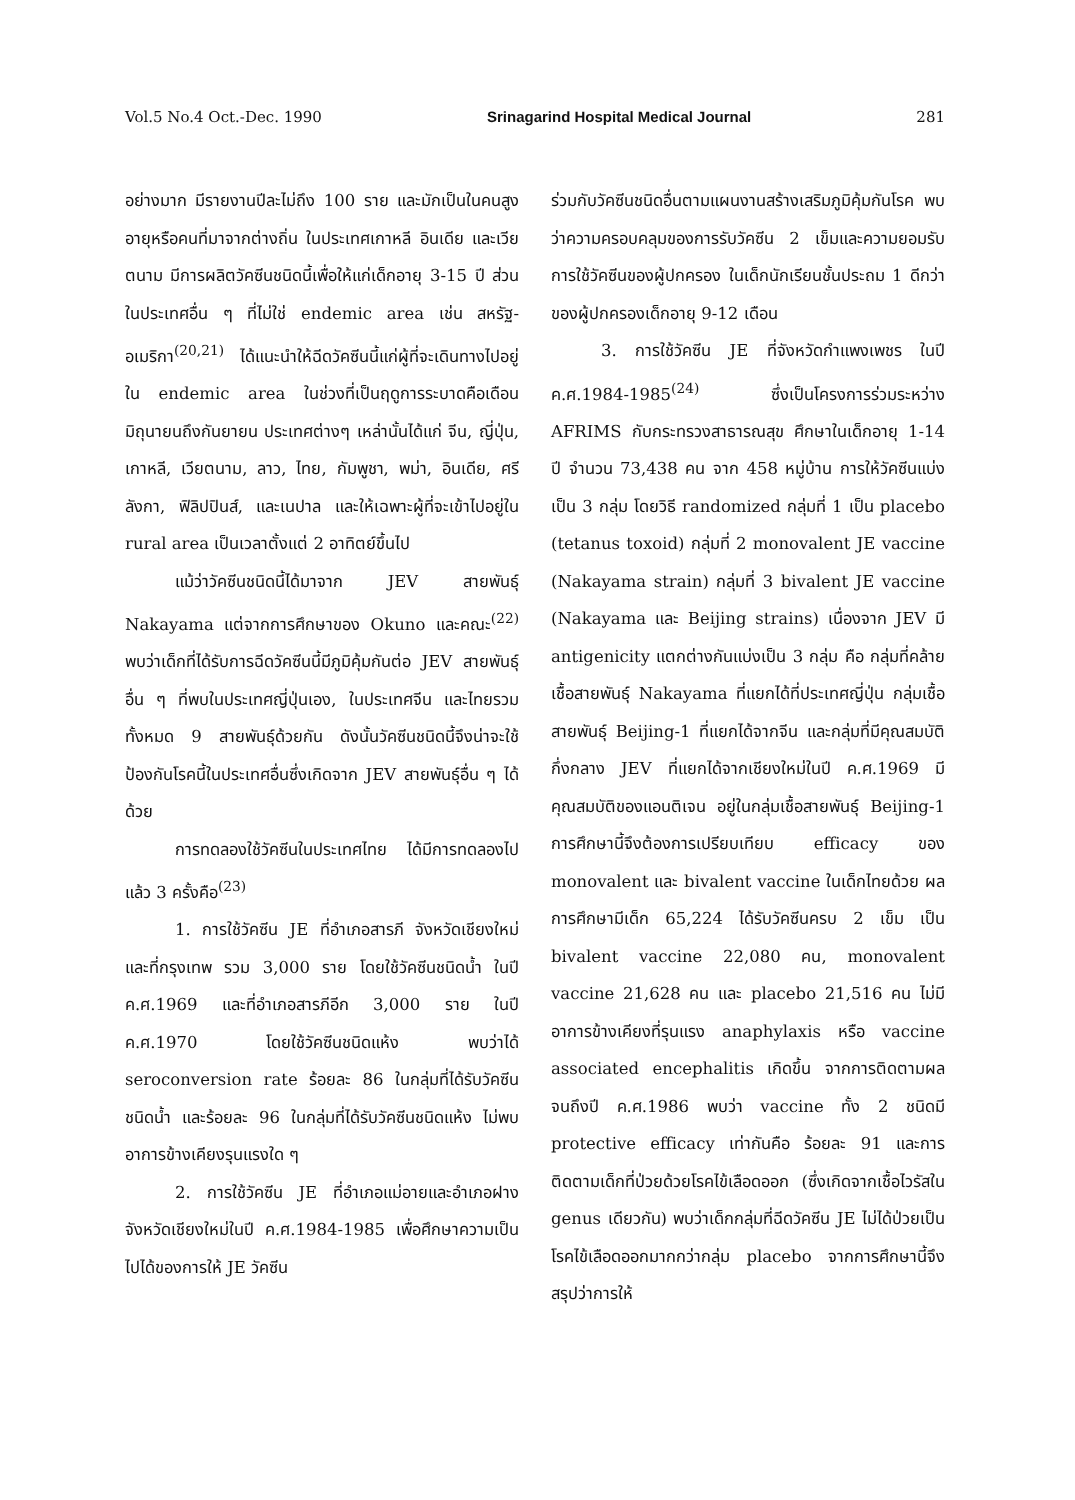Vol.5 No.4 Oct.-Dec. 1990 Srinagarind Hospital Medical Journal 281
อย่างมาก มีรายงานปีละไม่ถึง 100 ราย และมักเป็นในคนสูงอายุหรือคนที่มาจากต่างถิ่น ในประเทศเกาหลี อินเดีย และเวียตนาม มีการผลิตวัคซีนชนิดนี้เพื่อให้แก่เด็กอายุ 3-15 ปี ส่วนในประเทศอื่น ๆ ที่ไม่ใช่ endemic area เช่น สหรัฐ-อเมริกา<sup>(20,21)</sup> ได้แนะนำให้ฉีดวัคซีนนี้แก่ผู้ที่จะเดินทางไปอยู่ใน endemic area ในช่วงที่เป็นฤดูการระบาดคือเดือนมิถุนายนถึงกันยายน ประเทศต่างๆ เหล่านั้นได้แก่ จีน, ญี่ปุ่น, เกาหลี, เวียตนาม, ลาว, ไทย, กัมพูชา, พม่า, อินเดีย, ศรีลังกา, ฟิลิปปินส์, และเนปาล และให้เฉพาะผู้ที่จะเข้าไปอยู่ใน rural area เป็นเวลาตั้งแต่ 2 อาทิตย์ขึ้นไป
แม้ว่าวัคซีนชนิดนี้ได้มาจาก JEV สายพันธุ์ Nakayama แต่จากการศึกษาของ Okuno และคณะ<sup>(22)</sup> พบว่าเด็กที่ได้รับการฉีดวัคซีนนี้มีภูมิคุ้มกันต่อ JEV สายพันธุ์อื่น ๆ ที่พบในประเทศญี่ปุ่นเอง, ในประเทศจีน และไทยรวมทั้งหมด 9 สายพันธุ์ด้วยกัน ดังนั้นวัคซีนชนิดนี้จึงน่าจะใช้ป้องกันโรคนี้ในประเทศอื่นซึ่งเกิดจาก JEV สายพันธุ์อื่น ๆ ได้ด้วย
การทดลองใช้วัคซีนในประเทศไทย ได้มีการทดลองไปแล้ว 3 ครั้งคือ<sup>(23)</sup>
1. การใช้วัคซีน JE ที่อำเภอสารภี จังหวัดเชียงใหม่ และที่กรุงเทพ รวม 3,000 ราย โดยใช้วัคซีนชนิดน้ำ ในปี ค.ศ.1969 และที่อำเภอสารภีอีก 3,000 ราย ในปี ค.ศ.1970 โดยใช้วัคซีนชนิดแห้ง พบว่าได้ seroconversion rate ร้อยละ 86 ในกลุ่มที่ได้รับวัคซีนชนิดน้ำ และร้อยละ 96 ในกลุ่มที่ได้รับวัคซีนชนิดแห้ง ไม่พบอาการข้างเคียงรุนแรงใด ๆ
2. การใช้วัคซีน JE ที่อำเภอแม่อายและอำเภอฝาง จังหวัดเชียงใหม่ในปี ค.ศ.1984-1985 เพื่อศึกษาความเป็นไปได้ของการให้ JE วัคซีน
ร่วมกับวัคซีนชนิดอื่นตามแผนงานสร้างเสริมภูมิคุ้มกันโรค พบว่าความครอบคลุมของการรับวัคซีน 2 เข็มและความยอมรับการใช้วัคซีนของผู้ปกครอง ในเด็กนักเรียนชั้นประถม 1 ดีกว่าของผู้ปกครองเด็กอายุ 9-12 เดือน
3. การใช้วัคซีน JE ที่จังหวัดกำแพงเพชร ในปี ค.ศ.1984-1985<sup>(24)</sup> ซึ่งเป็นโครงการร่วมระหว่าง AFRIMS กับกระทรวงสาธารณสุข ศึกษาในเด็กอายุ 1-14 ปี จำนวน 73,438 คน จาก 458 หมู่บ้าน การให้วัคซีนแบ่งเป็น 3 กลุ่ม โดยวิธี randomized กลุ่มที่ 1 เป็น placebo (tetanus toxoid) กลุ่มที่ 2 monovalent JE vaccine (Nakayama strain) กลุ่มที่ 3 bivalent JE vaccine (Nakayama และ Beijing strains) เนื่องจาก JEV มี antigenicity แตกต่างกันแบ่งเป็น 3 กลุ่ม คือ กลุ่มที่คล้ายเชื้อสายพันธุ์ Nakayama ที่แยกได้ที่ประเทศญี่ปุ่น กลุ่มเชื้อสายพันธุ์ Beijing-1 ที่แยกได้จากจีน และกลุ่มที่มีคุณสมบัติกึ่งกลาง JEV ที่แยกได้จากเชียงใหม่ในปี ค.ศ.1969 มีคุณสมบัติของแอนติเจน อยู่ในกลุ่มเชื้อสายพันธุ์ Beijing-1 การศึกษานี้จึงต้องการเปรียบเทียบ efficacy ของ monovalent และ bivalent vaccine ในเด็กไทยด้วย ผลการศึกษามีเด็ก 65,224 ได้รับวัคซีนครบ 2 เข็ม เป็น bivalent vaccine 22,080 คน, monovalent vaccine 21,628 คน และ placebo 21,516 คน ไม่มีอาการข้างเคียงที่รุนแรง anaphylaxis หรือ vaccine associated encephalitis เกิดขึ้น จากการติดตามผลจนถึงปี ค.ศ.1986 พบว่า vaccine ทั้ง 2 ชนิดมี protective efficacy เท่ากันคือ ร้อยละ 91 และการติดตามเด็กที่ป่วยด้วยโรคไข้เลือดออก (ซึ่งเกิดจากเชื้อไวรัสใน genus เดียวกัน) พบว่าเด็กกลุ่มที่ฉีดวัคซีน JE ไม่ได้ป่วยเป็นโรคไข้เลือดออกมากกว่ากลุ่ม placebo จากการศึกษานี้จึงสรุปว่าการให้